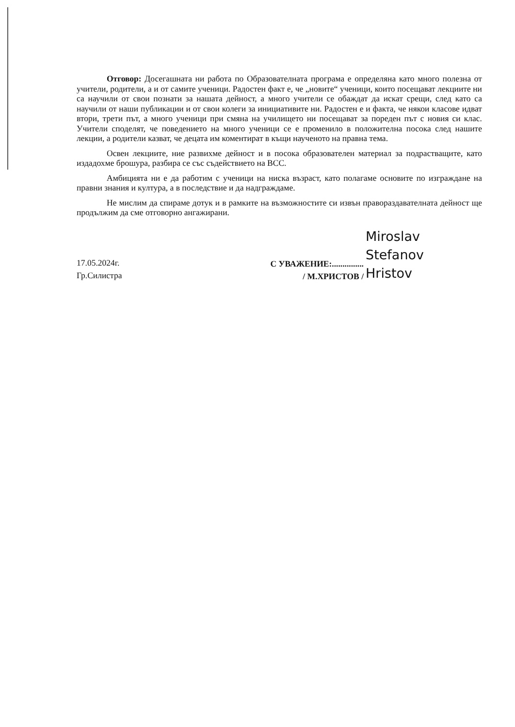Отговор: Досегашната ни работа по Образователната програма е определяна като много полезна от учители, родители, а и от самите ученици. Радостен факт е, че „новите“ ученици, които посещават лекциите ни са научили от свои познати за нашата дейност, а много учители се обаждат да искат срещи, след като са научили от наши публикации и от свои колеги за инициативите ни. Радостен е и факта, че някои класове идват втори, трети път, а много ученици при смяна на училището ни посещават за пореден път с новия си клас. Учители споделят, че поведението на много ученици се е променило в положителна посока след нашите лекции, а родители казват, че децата им коментират в къщи наученото на правна тема.
Освен лекциите, ние развихме дейност и в посока образователен материал за подрастващите, като издадохме брошура, разбира се със съдействието на ВСС.
Амбицията ни е да работим с ученици на ниска възраст, като полагаме основите по изграждане на правни знания и култура, а в последствие и да надграждаме.
Не мислим да спираме дотук и в рамките на възможностите си извън правораздавателната дейност ще продължим да сме отговорно ангажирани.
17.05.2024г.
Гр.Силистра
С УВАЖЕНИЕ:...............
/ М.ХРИСТОВ /
Miroslav
Stefanov
Hristov